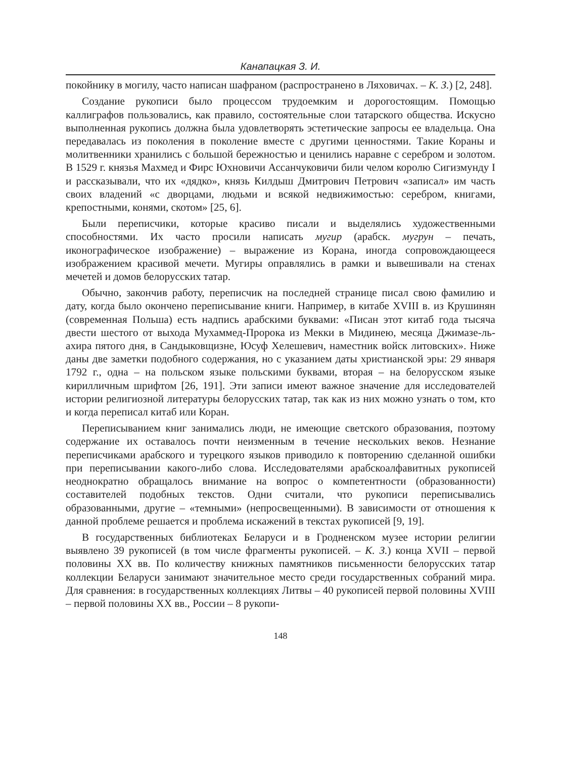Канапацкая З. И.
покойнику в могилу, часто написан шафраном (распространено в Ляховичах. – К. З.) [2, 248].
Создание рукописи было процессом трудоемким и дорогостоящим. Помощью каллиграфов пользовались, как правило, состоятельные слои татарского общества. Искусно выполненная рукопись должна была удовлетворять эстетические запросы ее владельца. Она передавалась из поколения в поколение вместе с другими ценностями. Такие Кораны и молитвенники хранились с большой бережностью и ценились наравне с серебром и золотом. В 1529 г. князья Махмед и Фирс Юхновичи Ассанчуковичи били челом королю Сигизмунду I и рассказывали, что их «дядко», князь Килдыш Дмитрович Петрович «записал» им часть своих владений «с дворцами, людьми и всякой недвижимостью: серебром, книгами, крепостными, конями, скотом» [25, 6].
Были переписчики, которые красиво писали и выделялись художественными способностями. Их часто просили написать мугир (арабск. мугрун – печать, иконографическое изображение) – выражение из Корана, иногда сопровождающееся изображением красивой мечети. Мугиры оправлялись в рамки и вывешивали на стенах мечетей и домов белорусских татар.
Обычно, закончив работу, переписчик на последней странице писал свою фамилию и дату, когда было окончено переписывание книги. Например, в китабе XVIII в. из Крушинян (современная Польша) есть надпись арабскими буквами: «Писан этот китаб года тысяча двести шестого от выхода Мухаммед-Пророка из Мекки в Мидинею, месяца Джимазе-ль-ахира пятого дня, в Сандыковщизне, Юсуф Хелешевич, наместник войск литовских». Ниже даны две заметки подобного содержания, но с указанием даты христианской эры: 29 января 1792 г., одна – на польском языке польскими буквами, вторая – на белорусском языке кирилличным шрифтом [26, 191]. Эти записи имеют важное значение для исследователей истории религиозной литературы белорусских татар, так как из них можно узнать о том, кто и когда переписал китаб или Коран.
Переписыванием книг занимались люди, не имеющие светского образования, поэтому содержание их оставалось почти неизменным в течение нескольких веков. Незнание переписчиками арабского и турецкого языков приводило к повторению сделанной ошибки при переписывании какого-либо слова. Исследователями арабскоалфавитных рукописей неоднократно обращалось внимание на вопрос о компетентности (образованности) составителей подобных текстов. Одни считали, что рукописи переписывались образованными, другие – «темными» (непросвещенными). В зависимости от отношения к данной проблеме решается и проблема искажений в текстах рукописей [9, 19].
В государственных библиотеках Беларуси и в Гродненском музее истории религии выявлено 39 рукописей (в том числе фрагменты рукописей. – К. З.) конца XVII – первой половины XX вв. По количеству книжных памятников письменности белорусских татар коллекции Беларуси занимают значительное место среди государственных собраний мира. Для сравнения: в государственных коллекциях Литвы – 40 рукописей первой половины XVIII – первой половины XX вв., России – 8 рукопи-
148